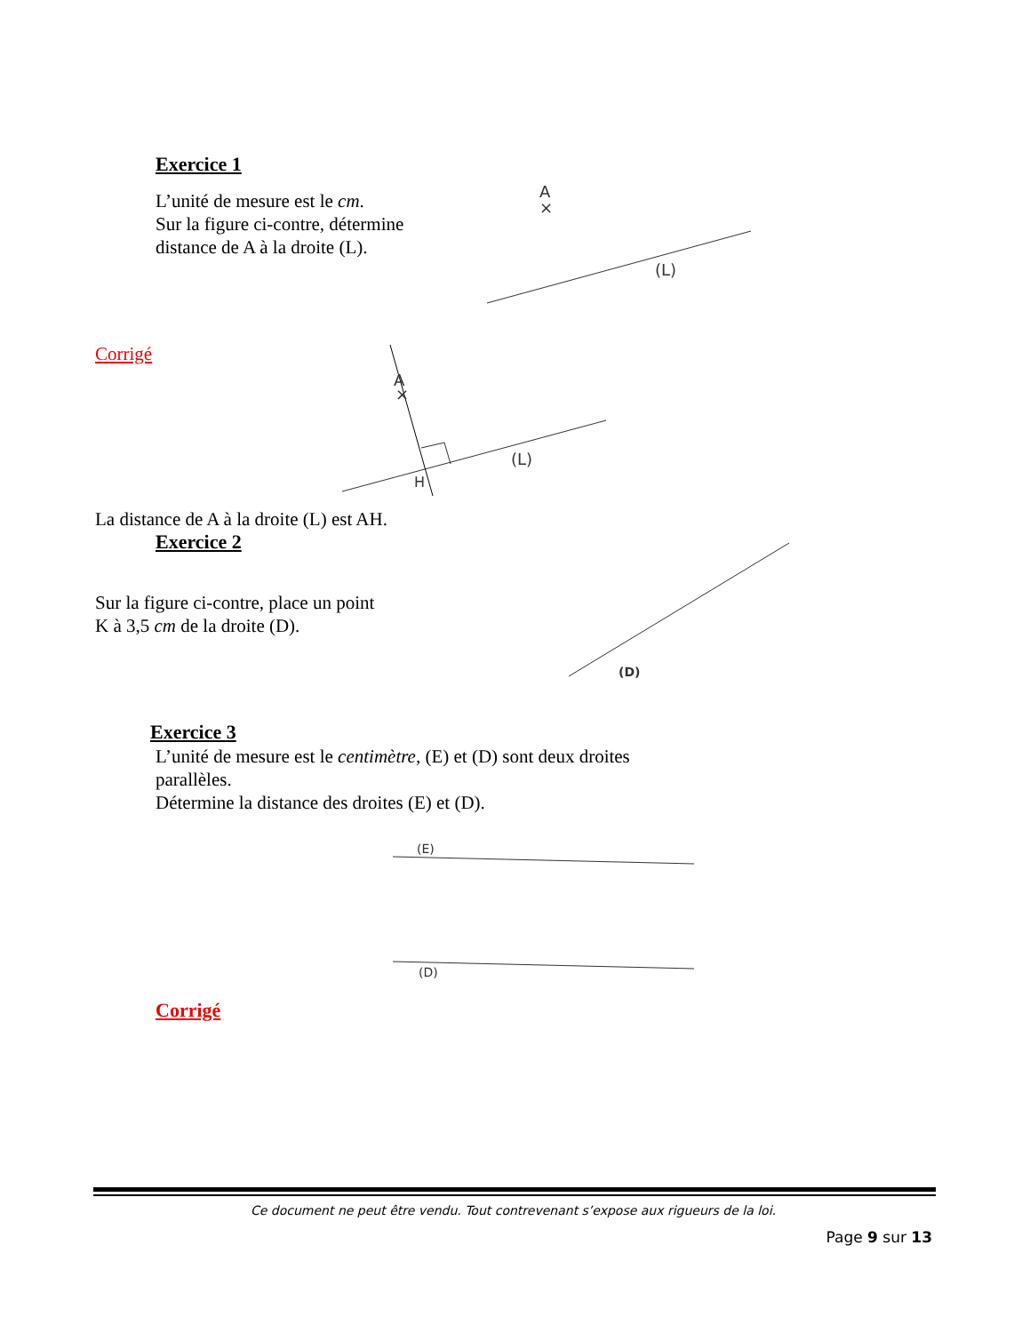A
×
(L)
A
×
(L)
H
(D)
(E)
(D)
Exercice 1
L’unité de mesure est le cm.
Sur la figure ci-contre, détermine
distance de A à la droite (L).
Corrigé
La distance de A à la droite (L) est AH.
Exercice 2
Sur la figure ci-contre, place un point
K à 3,5 cm de la droite (D).
Exercice 3
L’unité de mesure est le centimètre, (E) et (D) sont deux droites
parallèles.
Détermine la distance des droites (E) et (D).
Corrigé
Ce document ne peut être vendu. Tout contrevenant s’expose aux rigueurs de la loi.
Page 9 sur 13